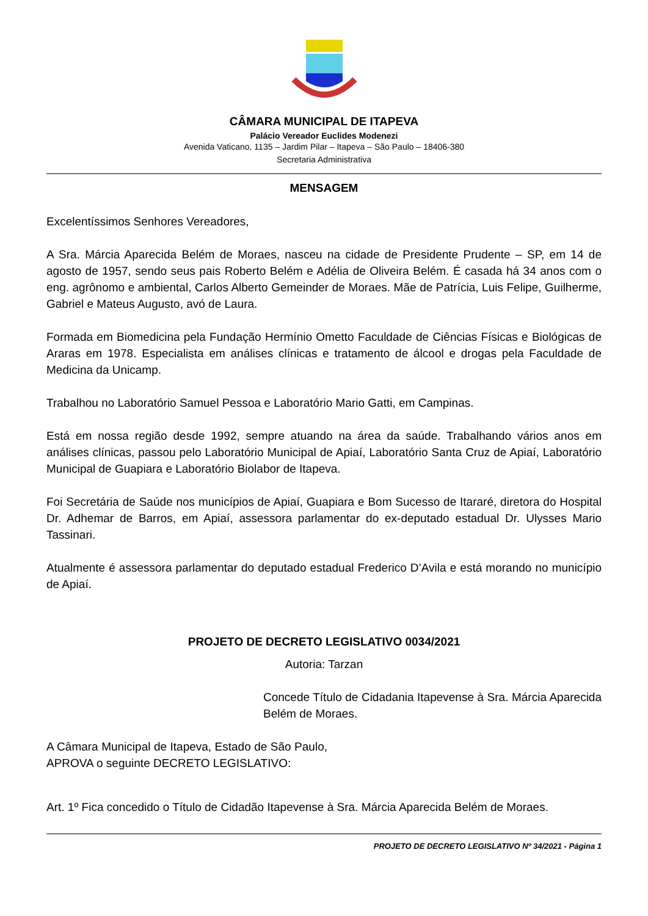CÂMARA MUNICIPAL DE ITAPEVA
Palácio Vereador Euclides Modenezi
Avenida Vaticano, 1135 – Jardim Pilar – Itapeva – São Paulo – 18406-380
Secretaria Administrativa
MENSAGEM
Excelentíssimos Senhores Vereadores,
A Sra. Márcia Aparecida Belém de Moraes, nasceu na cidade de Presidente Prudente – SP, em 14 de agosto de 1957, sendo seus pais Roberto Belém e Adélia de Oliveira Belém. É casada há 34 anos com o eng. agrônomo e ambiental, Carlos Alberto Gemeinder de Moraes. Mãe de Patrícia, Luis Felipe, Guilherme, Gabriel e Mateus Augusto, avó de Laura.
Formada em Biomedicina pela Fundação Hermínio Ometto Faculdade de Ciências Físicas e Biológicas de Araras em 1978. Especialista em análises clínicas e tratamento de álcool e drogas pela Faculdade de Medicina da Unicamp.
Trabalhou no Laboratório Samuel Pessoa e Laboratório Mario Gatti, em Campinas.
Está em nossa região desde 1992, sempre atuando na área da saúde. Trabalhando vários anos em análises clínicas, passou pelo Laboratório Municipal de Apiaí, Laboratório Santa Cruz de Apiaí, Laboratório Municipal de Guapiara e Laboratório Biolabor de Itapeva.
Foi Secretária de Saúde nos municípios de Apiaí, Guapiara e Bom Sucesso de Itararé, diretora do Hospital Dr. Adhemar de Barros, em Apiaí, assessora parlamentar do ex-deputado estadual Dr. Ulysses Mario Tassinari.
Atualmente é assessora parlamentar do deputado estadual Frederico D’Avila e está morando no município de Apiaí.
PROJETO DE DECRETO LEGISLATIVO 0034/2021
Autoria: Tarzan
Concede Título de Cidadania Itapevense à Sra. Márcia Aparecida Belém de Moraes.
A Câmara Municipal de Itapeva, Estado de São Paulo, APROVA o seguinte DECRETO LEGISLATIVO:
Art. 1º Fica concedido o Título de Cidadão Itapevense à Sra. Márcia Aparecida Belém de Moraes.
PROJETO DE DECRETO LEGISLATIVO Nº 34/2021 - Página 1